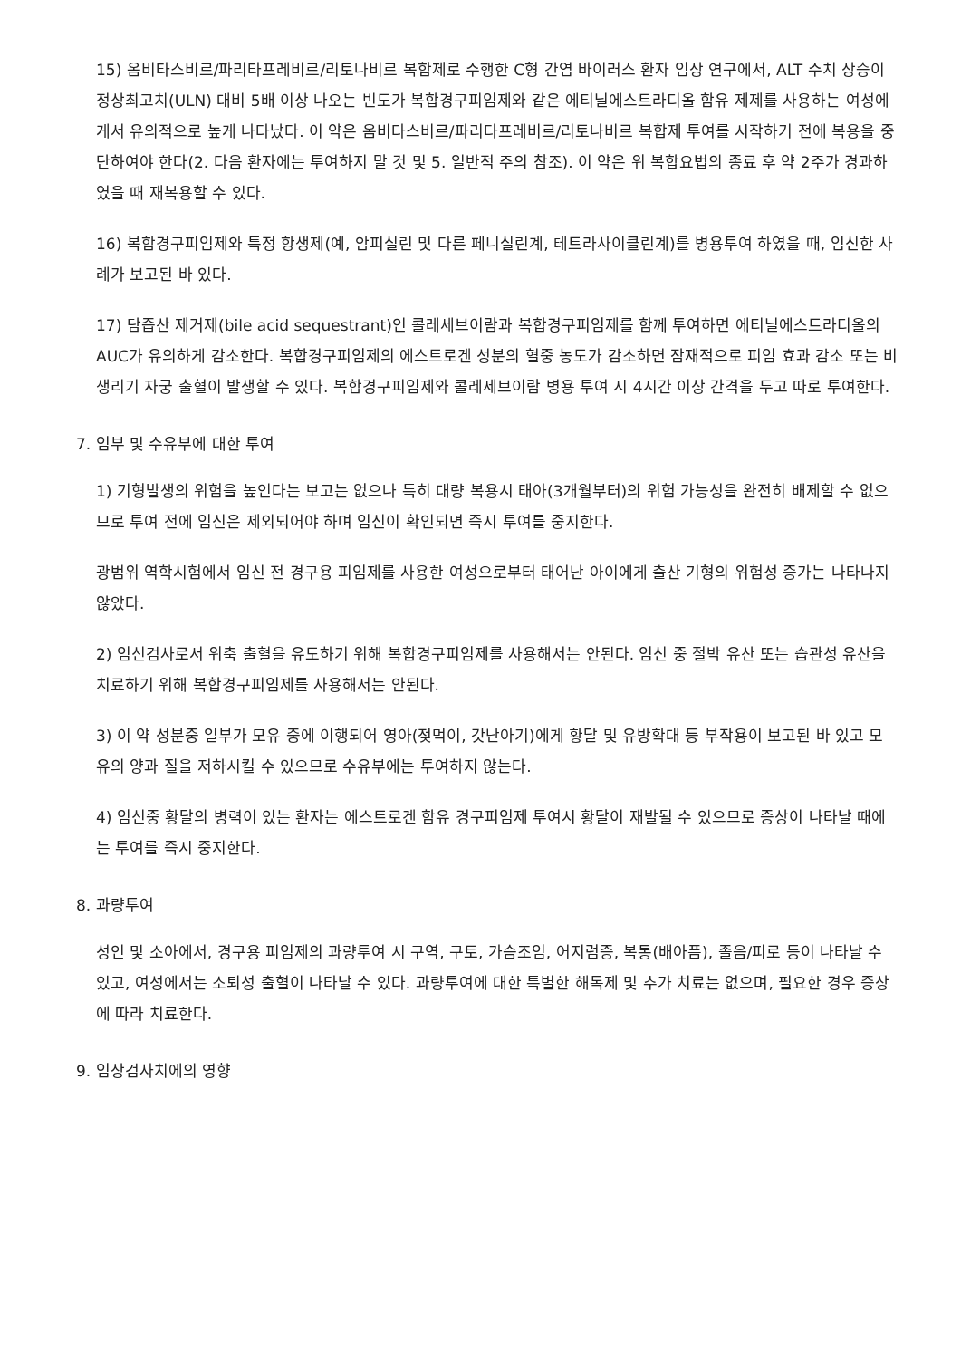15) 옴비타스비르/파리타프레비르/리토나비르 복합제로 수행한 C형 간염 바이러스 환자 임상 연구에서, ALT 수치 상승이 정상최고치(ULN) 대비 5배 이상 나오는 빈도가 복합경구피임제와 같은 에티닐에스트라디올 함유 제제를 사용하는 여성에게서 유의적으로 높게 나타났다. 이 약은 옴비타스비르/파리타프레비르/리토나비르 복합제 투여를 시작하기 전에 복용을 중단하여야 한다(2. 다음 환자에는 투여하지 말 것 및 5. 일반적 주의 참조). 이 약은 위 복합요법의 종료 후 약 2주가 경과하였을 때 재복용할 수 있다.
16) 복합경구피임제와 특정 항생제(예, 암피실린 및 다른 페니실린계, 테트라사이클린계)를 병용투여 하였을 때, 임신한 사례가 보고된 바 있다.
17) 담즙산 제거제(bile acid sequestrant)인 콜레세브이람과 복합경구피임제를 함께 투여하면 에티닐에스트라디올의 AUC가 유의하게 감소한다. 복합경구피임제의 에스트로겐 성분의 혈중 농도가 감소하면 잠재적으로 피임 효과 감소 또는 비생리기 자궁 출혈이 발생할 수 있다. 복합경구피임제와 콜레세브이람 병용 투여 시 4시간 이상 간격을 두고 따로 투여한다.
7. 임부 및 수유부에 대한 투여
1) 기형발생의 위험을 높인다는 보고는 없으나 특히 대량 복용시 태아(3개월부터)의 위험 가능성을 완전히 배제할 수 없으므로 투여 전에 임신은 제외되어야 하며 임신이 확인되면 즉시 투여를 중지한다.
광범위 역학시험에서 임신 전 경구용 피임제를 사용한 여성으로부터 태어난 아이에게 출산 기형의 위험성 증가는 나타나지 않았다.
2) 임신검사로서 위축 출혈을 유도하기 위해 복합경구피임제를 사용해서는 안된다. 임신 중 절박 유산 또는 습관성 유산을 치료하기 위해 복합경구피임제를 사용해서는 안된다.
3) 이 약 성분중 일부가 모유 중에 이행되어 영아(젖먹이, 갓난아기)에게 황달 및 유방확대 등 부작용이 보고된 바 있고 모유의 양과 질을 저하시킬 수 있으므로 수유부에는 투여하지 않는다.
4) 임신중 황달의 병력이 있는 환자는 에스트로겐 함유 경구피임제 투여시 황달이 재발될 수 있으므로 증상이 나타날 때에는 투여를 즉시 중지한다.
8. 과량투여
성인 및 소아에서, 경구용 피임제의 과량투여 시 구역, 구토, 가슴조임, 어지럼증, 복통(배아픔), 졸음/피로 등이 나타날 수 있고, 여성에서는 소퇴성 출혈이 나타날 수 있다. 과량투여에 대한 특별한 해독제 및 추가 치료는 없으며, 필요한 경우 증상에 따라 치료한다.
9. 임상검사치에의 영향